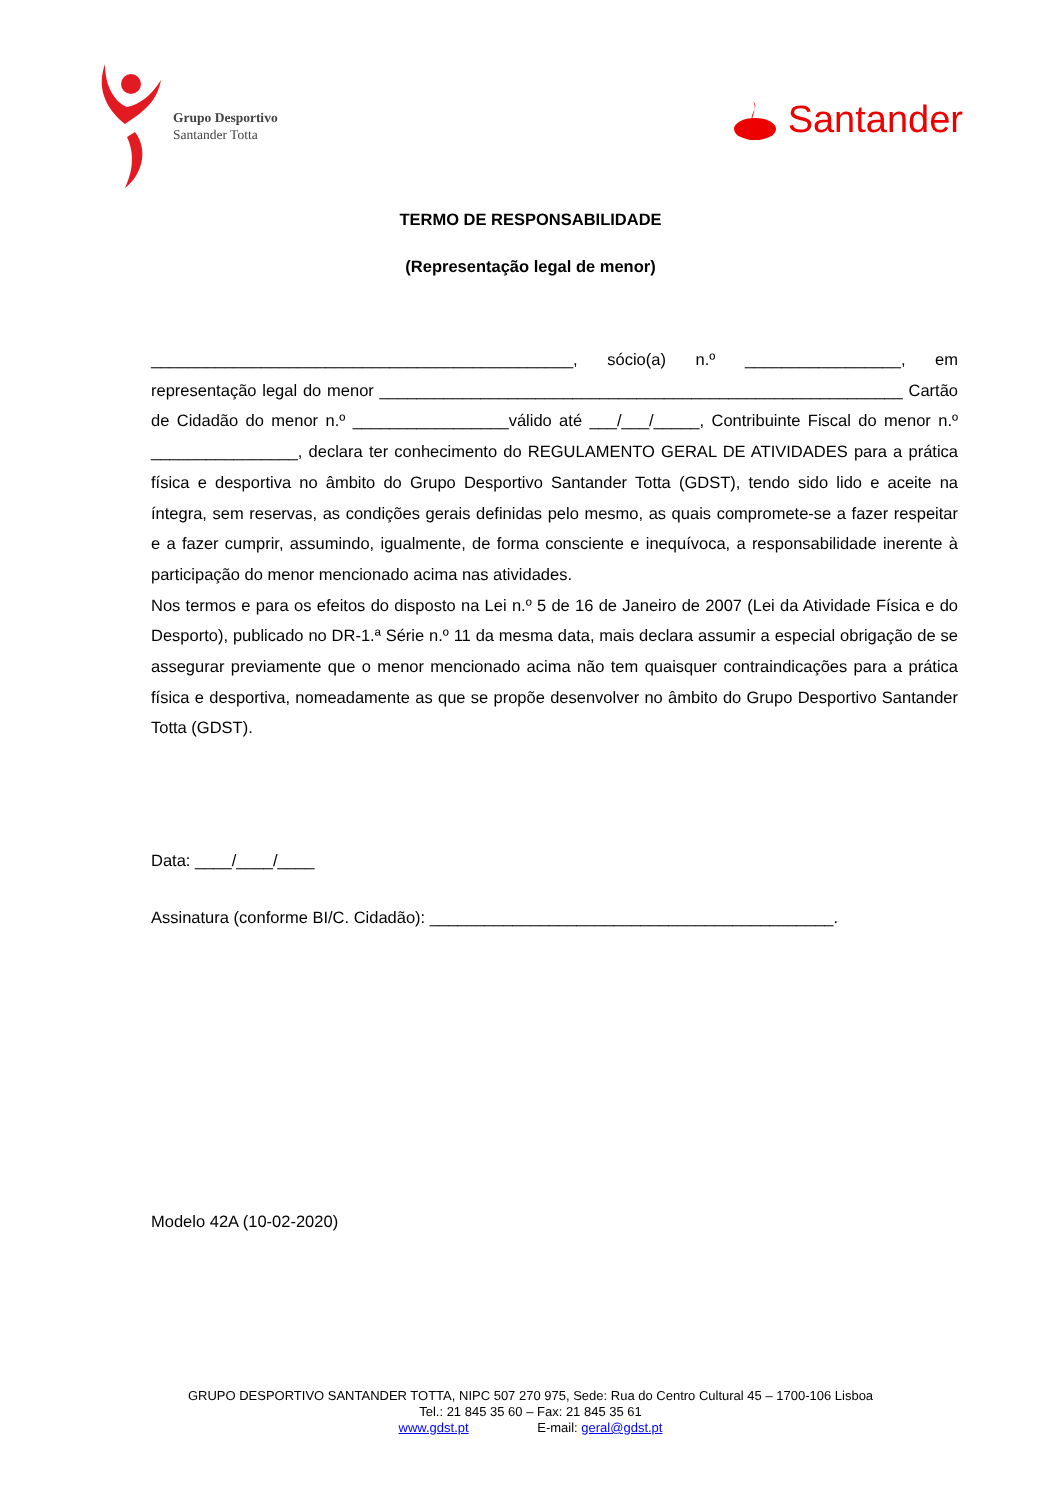Grupo Desportivo
Santander Totta
Santander
TERMO DE RESPONSABILIDADE
(Representação legal de menor)
______________________________________________, sócio(a) n.º _________________, em representação legal do menor _________________________________________________________ Cartão de Cidadão do menor n.º _________________válido até ___/___/_____, Contribuinte Fiscal do menor n.º ________________, declara ter conhecimento do REGULAMENTO GERAL DE ATIVIDADES para a prática física e desportiva no âmbito do Grupo Desportivo Santander Totta (GDST), tendo sido lido e aceite na íntegra, sem reservas, as condições gerais definidas pelo mesmo, as quais compromete-se a fazer respeitar e a fazer cumprir, assumindo, igualmente, de forma consciente e inequívoca, a responsabilidade inerente à participação do menor mencionado acima nas atividades.
Nos termos e para os efeitos do disposto na Lei n.º 5 de 16 de Janeiro de 2007 (Lei da Atividade Física e do Desporto), publicado no DR-1.ª Série n.º 11 da mesma data, mais declara assumir a especial obrigação de se assegurar previamente que o menor mencionado acima não tem quaisquer contraindicações para a prática física e desportiva, nomeadamente as que se propõe desenvolver no âmbito do Grupo Desportivo Santander Totta (GDST).
Data: ____/____/____
Assinatura (conforme BI/C. Cidadão): ____________________________________________.
Modelo 42A (10-02-2020)
GRUPO DESPORTIVO SANTANDER TOTTA, NIPC 507 270 975, Sede: Rua do Centro Cultural 45 – 1700-106 Lisboa
Tel.: 21 845 35 60 – Fax: 21 845 35 61
www.gdst.pt E-mail: geral@gdst.pt